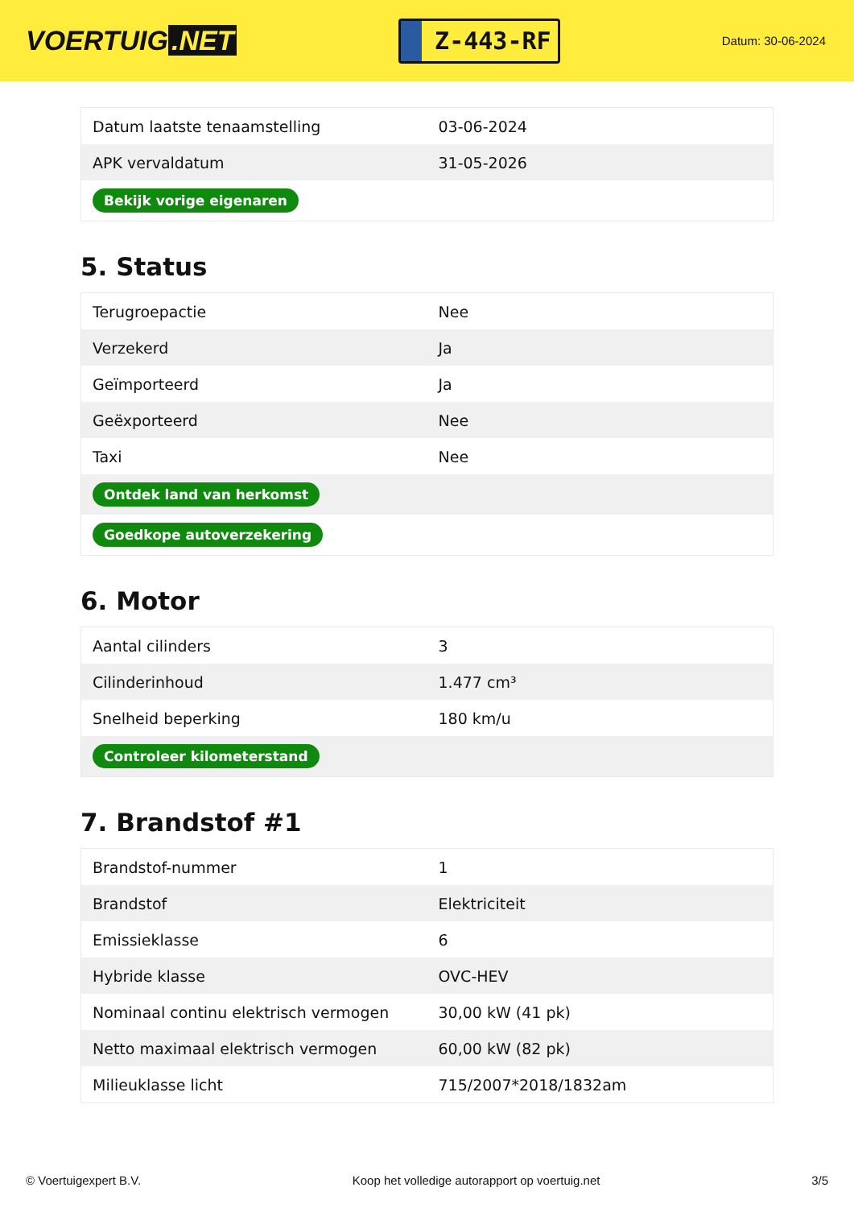VOERTUIG.NET
Z-443-RF
Datum: 30-06-2024
| Datum laatste tenaamstelling | 03-06-2024 |
| APK vervaldatum | 31-05-2026 |
| Bekijk vorige eigenaren | |
5. Status
| Terugroepactie | Nee |
| Verzekerd | Ja |
| Geïmporteerd | Ja |
| Geëxporteerd | Nee |
| Taxi | Nee |
| Ontdek land van herkomst | |
| Goedkope autoverzekering | |
6. Motor
| Aantal cilinders | 3 |
| Cilinderinhoud | 1.477 cm³ |
| Snelheid beperking | 180 km/u |
| Controleer kilometerstand | |
7. Brandstof #1
| Brandstof-nummer | 1 |
| Brandstof | Elektriciteit |
| Emissieklasse | 6 |
| Hybride klasse | OVC-HEV |
| Nominaal continu elektrisch vermogen | 30,00 kW (41 pk) |
| Netto maximaal elektrisch vermogen | 60,00 kW (82 pk) |
| Milieuklasse licht | 715/2007*2018/1832am |
© Voertuigexpert B.V. Koop het volledige autorapport op voertuig.net 3/5